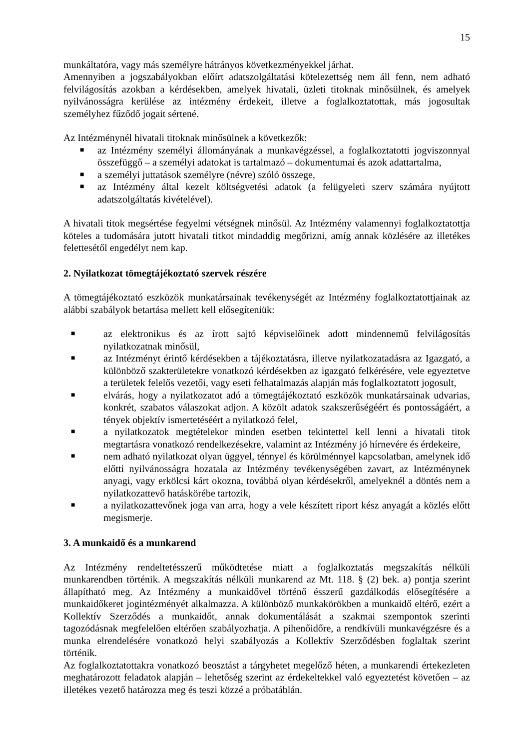15
munkáltatóra, vagy más személyre hátrányos következményekkel járhat.
Amennyiben a jogszabályokban előírt adatszolgáltatási kötelezettség nem áll fenn, nem adható felvilágosítás azokban a kérdésekben, amelyek hivatali, üzleti titoknak minősülnek, és amelyek nyilvánosságra kerülése az intézmény érdekeit, illetve a foglalkoztatottak, más jogosultak személyhez fűződő jogait sértené.
Az Intézménynél hivatali titoknak minősülnek a következők:
■ az Intézmény személyi állományának a munkavégzéssel, a foglalkoztatotti jogviszonnyal összefüggő – a személyi adatokat is tartalmazó – dokumentumai és azok adattartalma,
■ a személyi juttatások személyre (névre) szóló összege,
■ az Intézmény által kezelt költségvetési adatok (a felügyeleti szerv számára nyújtott adatszolgáltatás kivételével).
A hivatali titok megsértése fegyelmi vétségnek minősül. Az Intézmény valamennyi foglalkoztatottja köteles a tudomására jutott hivatali titkot mindaddig megőrizni, amíg annak közlésére az illetékes felettesétől engedélyt nem kap.
2. Nyilatkozat tömegtájékoztató szervek részére
A tömegtájékoztató eszközök munkatársainak tevékenységét az Intézmény foglalkoztatottjainak az alábbi szabályok betartása mellett kell elősegíteniük:
■ az elektronikus és az írott sajtó képviselőinek adott mindennemű felvilágosítás nyilatkozatnak minősül,
■ az Intézményt érintő kérdésekben a tájékoztatásra, illetve nyilatkozatadásra az Igazgató, a különböző szakterületekre vonatkozó kérdésekben az igazgató felkérésére, vele egyeztetve a területek felelős vezetői, vagy eseti felhatalmazás alapján más foglalkoztatott jogosult,
■ elvárás, hogy a nyilatkozatot adó a tömegtájékoztató eszközök munkatársainak udvarias, konkrét, szabatos válaszokat adjon. A közölt adatok szakszerűségéért és pontosságáért, a tények objektív ismertetéséért a nyilatkozó felel,
■ a nyilatkozatok megtételekor minden esetben tekintettel kell lenni a hivatali titok megtartásra vonatkozó rendelkezésekre, valamint az Intézmény jó hírnevére és érdekeire,
■ nem adható nyilatkozat olyan üggyel, ténnyel és körülménnyel kapcsolatban, amelynek idő előtti nyilvánosságra hozatala az Intézmény tevékenységében zavart, az Intézménynek anyagi, vagy erkölcsi kárt okozna, továbbá olyan kérdésekről, amelyeknél a döntés nem a nyilatkozattevő hatáskörébe tartozik,
■ a nyilatkozattevőnek joga van arra, hogy a vele készített riport kész anyagát a közlés előtt megismerje.
3. A munkaidő és a munkarend
Az Intézmény rendeltetésszerű működtetése miatt a foglalkoztatás megszakítás nélküli munkarendben történik. A megszakítás nélküli munkarend az Mt. 118. § (2) bek. a) pontja szerint állapítható meg. Az Intézmény a munkaidővel történő ésszerű gazdálkodás elősegítésére a munkaidőkeret jogintézményét alkalmazza. A különböző munkakörökben a munkaidő eltérő, ezért a Kollektív Szerződés a munkaidőt, annak dokumentálását a szakmai szempontok szerinti tagozódásnak megfelelően eltérően szabályozhatja. A pihenőidőre, a rendkívüli munkavégzésre és a munka elrendelésére vonatkozó helyi szabályozás a Kollektív Szerződésben foglaltak szerint történik.
Az foglalkoztatottakra vonatkozó beosztást a tárgyhetet megelőző héten, a munkarendi értekezleten meghatározott feladatok alapján – lehetőség szerint az érdekeltekkel való egyeztetést követően – az illetékes vezető határozza meg és teszi közzé a próbatáblán.